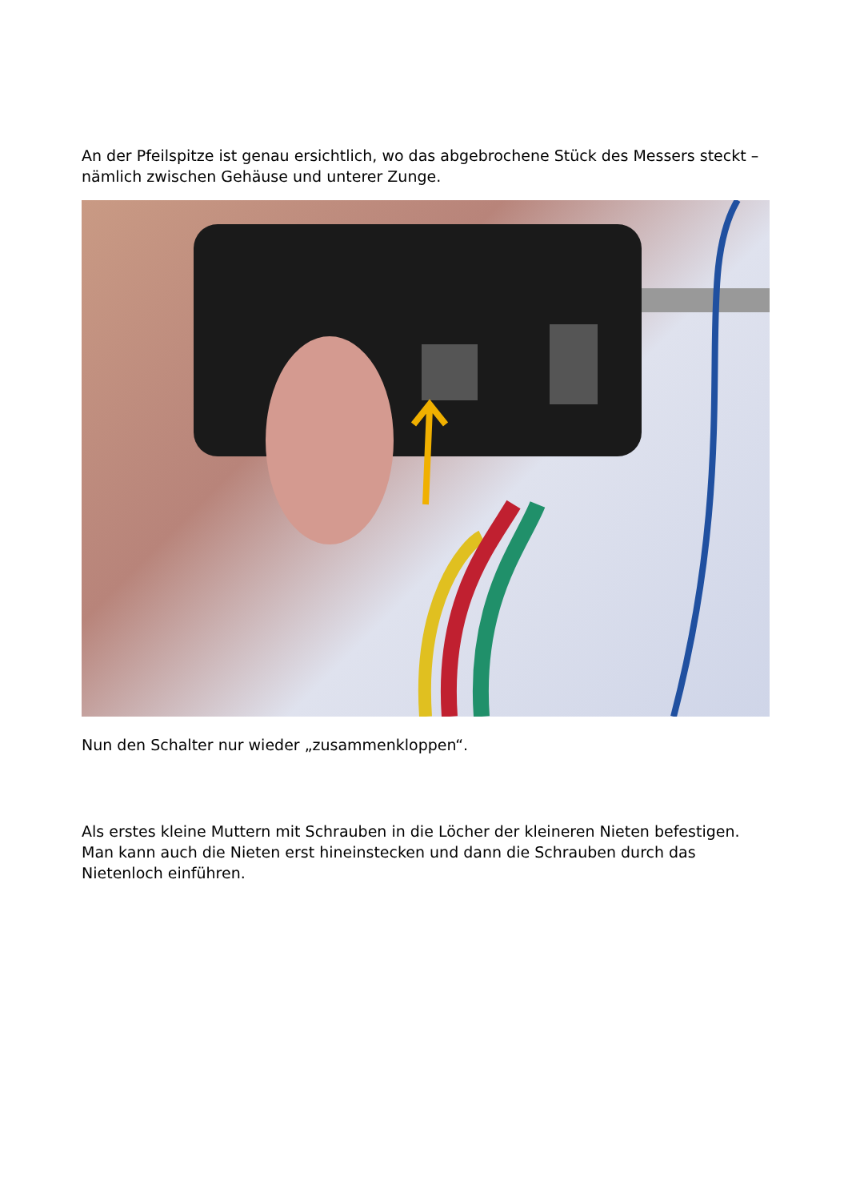An der Pfeilspitze ist genau ersichtlich, wo das abgebrochene Stück des Messers steckt – nämlich zwischen Gehäuse und unterer Zunge.
Nun den Schalter nur wieder „zusammenkloppen“.
Als erstes kleine Muttern mit Schrauben in die Löcher der kleineren Nieten befestigen. Man kann auch die Nieten erst hineinstecken und dann die Schrauben durch das Nietenloch einführen.